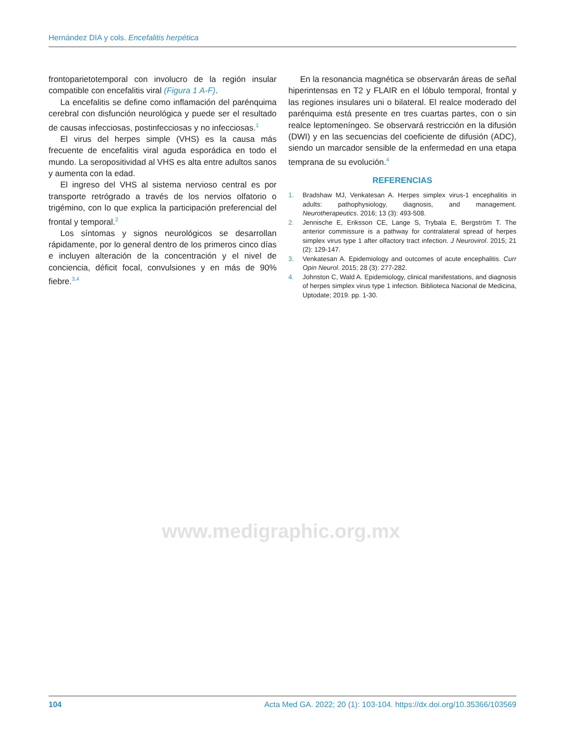Hernández DIA y cols. Encefalitis herpética
frontoparietotemporal con involucro de la región insular compatible con encefalitis viral (Figura 1 A-F).
La encefalitis se define como inflamación del parénquima cerebral con disfunción neurológica y puede ser el resultado de causas infecciosas, postinfecciosas y no infecciosas.<sup>1</sup>
El virus del herpes simple (VHS) es la causa más frecuente de encefalitis viral aguda esporádica en todo el mundo. La seropositividad al VHS es alta entre adultos sanos y aumenta con la edad.
El ingreso del VHS al sistema nervioso central es por transporte retrógrado a través de los nervios olfatorio o trigémino, con lo que explica la participación preferencial del frontal y temporal.<sup>2</sup>
Los síntomas y signos neurológicos se desarrollan rápidamente, por lo general dentro de los primeros cinco días e incluyen alteración de la concentración y el nivel de conciencia, déficit focal, convulsiones y en más de 90% fiebre.<sup>3,4</sup>
En la resonancia magnética se observarán áreas de señal hiperintensas en T2 y FLAIR en el lóbulo temporal, frontal y las regiones insulares uni o bilateral. El realce moderado del parénquima está presente en tres cuartas partes, con o sin realce leptomeníngeo. Se observará restricción en la difusión (DWI) y en las secuencias del coeficiente de difusión (ADC), siendo un marcador sensible de la enfermedad en una etapa temprana de su evolución.<sup>4</sup>
REFERENCIAS
1. Bradshaw MJ, Venkatesan A. Herpes simplex virus-1 encephalitis in adults: pathophysiology, diagnosis, and management. Neurotherapeutics. 2016; 13 (3): 493-508.
2. Jennische E, Eriksson CE, Lange S, Trybala E, Bergström T. The anterior commissure is a pathway for contralateral spread of herpes simplex virus type 1 after olfactory tract infection. J Neurovirol. 2015; 21 (2): 129-147.
3. Venkatesan A. Epidemiology and outcomes of acute encephalitis. Curr Opin Neurol. 2015; 28 (3): 277-282.
4. Johnston C, Wald A. Epidemiology, clinical manifestations, and diagnosis of herpes simplex virus type 1 infection. Biblioteca Nacional de Medicina, Uptodate; 2019. pp. 1-30.
www.medigraphic.org.mx
104 Acta Med GA. 2022; 20 (1): 103-104. https://dx.doi.org/10.35366/103569